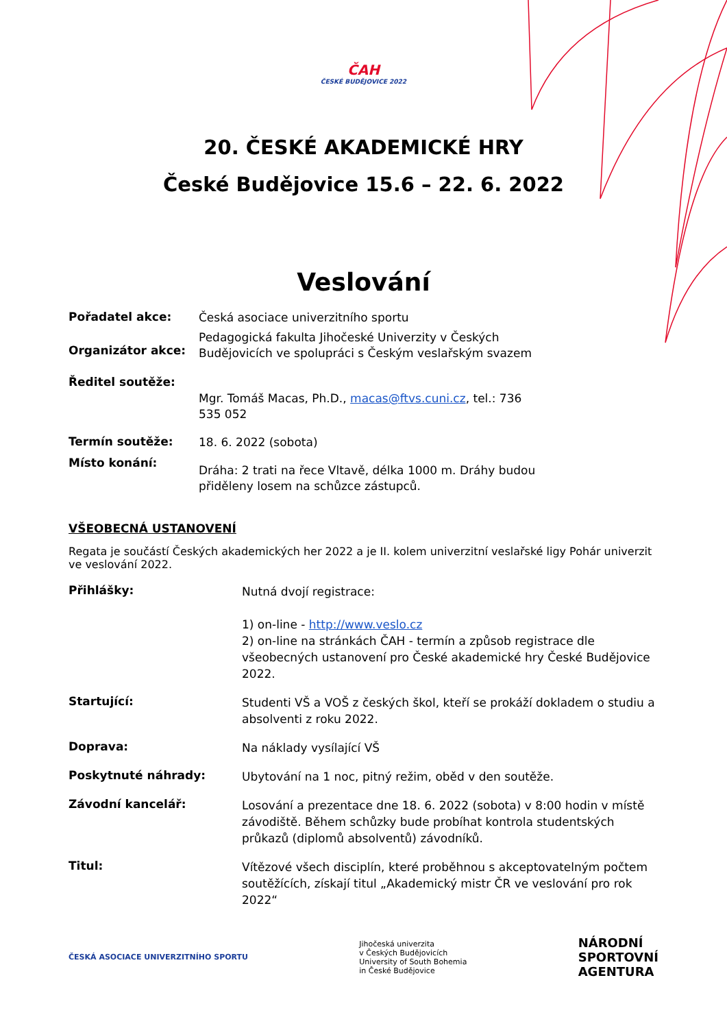ČAH
ČESKÉ BUDĚJOVICE 2022
20. ČESKÉ AKADEMICKÉ HRY
České Budějovice 15.6 – 22. 6. 2022
Veslování
Pořadatel akce:
Česká asociace univerzitního sportu
Organizátor akce:
Pedagogická fakulta Jihočeské Univerzity v Českých Budějovicích ve spolupráci s Českým veslařským svazem
Ředitel soutěže:
Mgr. Tomáš Macas, Ph.D., macas@ftvs.cuni.cz, tel.: 736 535 052
Termín soutěže:
18. 6. 2022 (sobota)
Místo konání:
Dráha: 2 trati na řece Vltavě, délka 1000 m. Dráhy budou přiděleny losem na schůzce zástupců.
VŠEOBECNÁ USTANOVENÍ
Regata je součástí Českých akademických her 2022 a je II. kolem univerzitní veslařské ligy Pohár univerzit ve veslování 2022.
Přihlášky:
Nutná dvojí registrace:
1) on-line - http://www.veslo.cz
2) on-line na stránkách ČAH - termín a způsob registrace dle všeobecných ustanovení pro České akademické hry České Budějovice 2022.
Startující:
Studenti VŠ a VOŠ z českých škol, kteří se prokáží dokladem o studiu a absolventi z roku 2022.
Doprava:
Na náklady vysílající VŠ
Poskytnuté náhrady:
Ubytování na 1 noc, pitný režim, oběd v den soutěže.
Závodní kancelář:
Losování a prezentace dne 18. 6. 2022 (sobota) v 8:00 hodin v místě závodiště. Během schůzky bude probíhat kontrola studentských průkazů (diplomů absolventů) závodníků.
Titul:
Vítězové všech disciplín, které proběhnou s akceptovatelným počtem soutěžících, získají titul „Akademický mistr ČR ve veslování pro rok 2022“
ČESKÁ ASOCIACE UNIVERZITNÍHO SPORTU
Jihočeská univerzita
v Českých Budějovicích
University of South Bohemia
in České Budějovice
NÁRODNÍ
SPORTOVNÍ
AGENTURA